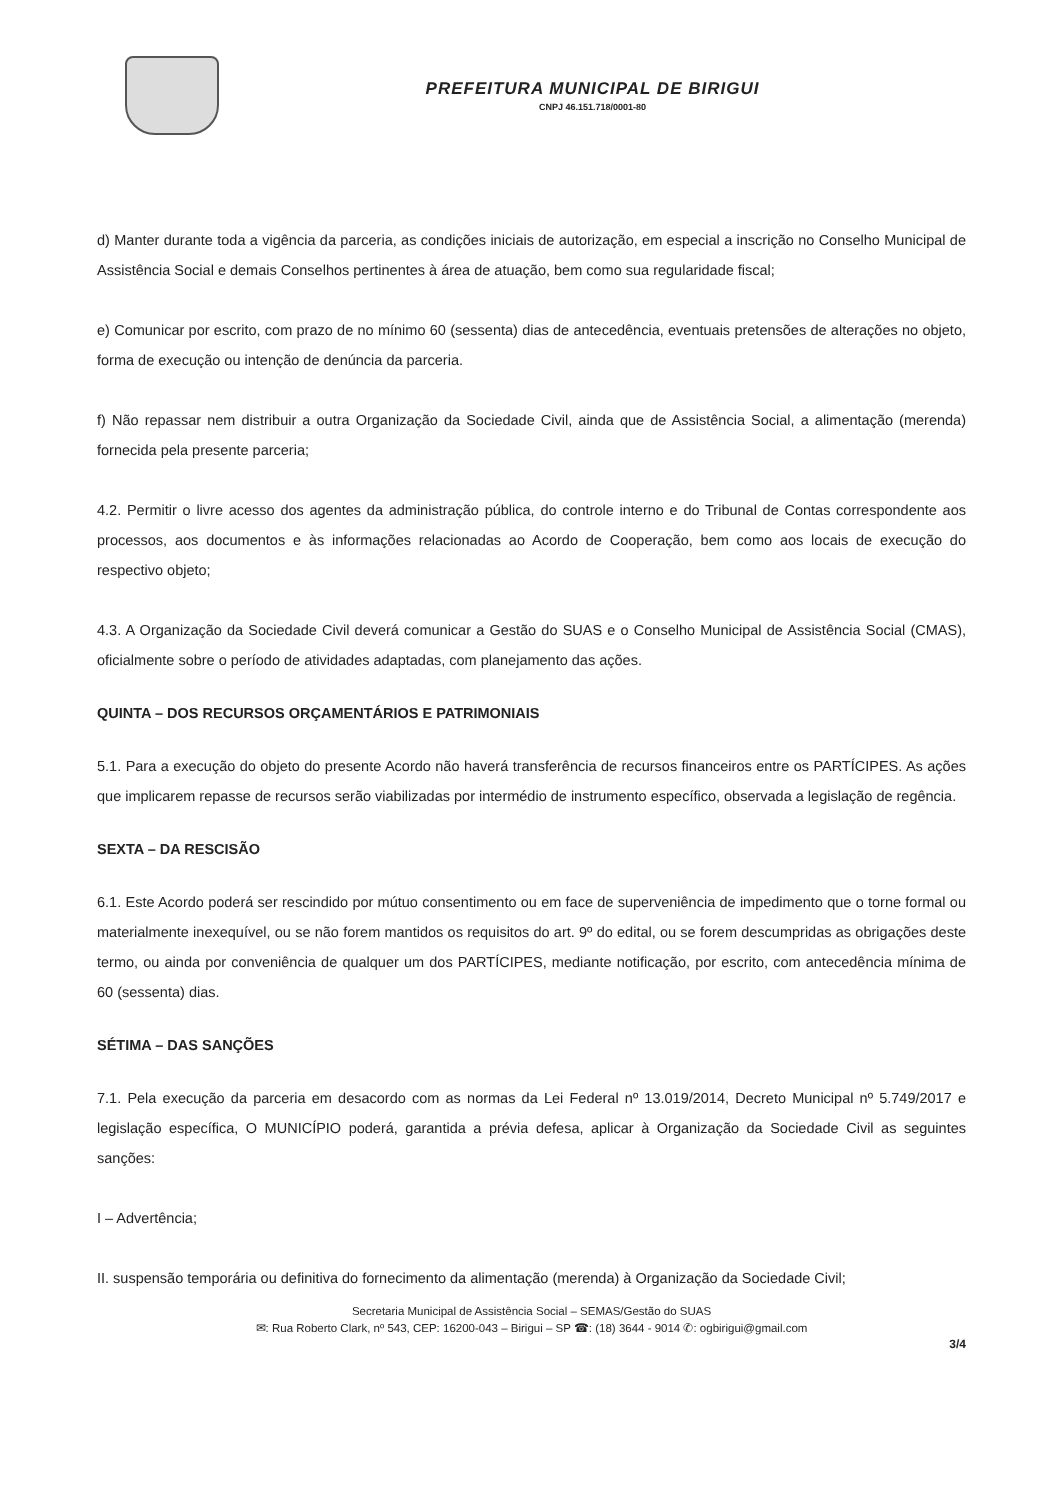PREFEITURA MUNICIPAL DE BIRIGUI
CNPJ 46.151.718/0001-80
d) Manter durante toda a vigência da parceria, as condições iniciais de autorização, em especial a inscrição no Conselho Municipal de Assistência Social e demais Conselhos pertinentes à área de atuação, bem como sua regularidade fiscal;
e) Comunicar por escrito, com prazo de no mínimo 60 (sessenta) dias de antecedência, eventuais pretensões de alterações no objeto, forma de execução ou intenção de denúncia da parceria.
f) Não repassar nem distribuir a outra Organização da Sociedade Civil, ainda que de Assistência Social, a alimentação (merenda) fornecida pela presente parceria;
4.2. Permitir o livre acesso dos agentes da administração pública, do controle interno e do Tribunal de Contas correspondente aos processos, aos documentos e às informações relacionadas ao Acordo de Cooperação, bem como aos locais de execução do respectivo objeto;
4.3. A Organização da Sociedade Civil deverá comunicar a Gestão do SUAS e o Conselho Municipal de Assistência Social (CMAS), oficialmente sobre o período de atividades adaptadas, com planejamento das ações.
QUINTA – DOS RECURSOS ORÇAMENTÁRIOS E PATRIMONIAIS
5.1. Para a execução do objeto do presente Acordo não haverá transferência de recursos financeiros entre os PARTÍCIPES. As ações que implicarem repasse de recursos serão viabilizadas por intermédio de instrumento específico, observada a legislação de regência.
SEXTA – DA RESCISÃO
6.1. Este Acordo poderá ser rescindido por mútuo consentimento ou em face de superveniência de impedimento que o torne formal ou materialmente inexequível, ou se não forem mantidos os requisitos do art. 9º do edital, ou se forem descumpridas as obrigações deste termo, ou ainda por conveniência de qualquer um dos PARTÍCIPES, mediante notificação, por escrito, com antecedência mínima de 60 (sessenta) dias.
SÉTIMA – DAS SANÇÕES
7.1. Pela execução da parceria em desacordo com as normas da Lei Federal nº 13.019/2014, Decreto Municipal nº 5.749/2017 e legislação específica, O MUNICÍPIO poderá, garantida a prévia defesa, aplicar à Organização da Sociedade Civil as seguintes sanções:
I – Advertência;
II. suspensão temporária ou definitiva do fornecimento da alimentação (merenda) à Organização da Sociedade Civil;
Secretaria Municipal de Assistência Social – SEMAS/Gestão do SUAS
✉: Rua Roberto Clark, nº 543, CEP: 16200-043 – Birigui – SP ☎: (18) 3644 - 9014 ✆: ogbirigui@gmail.com
3/4